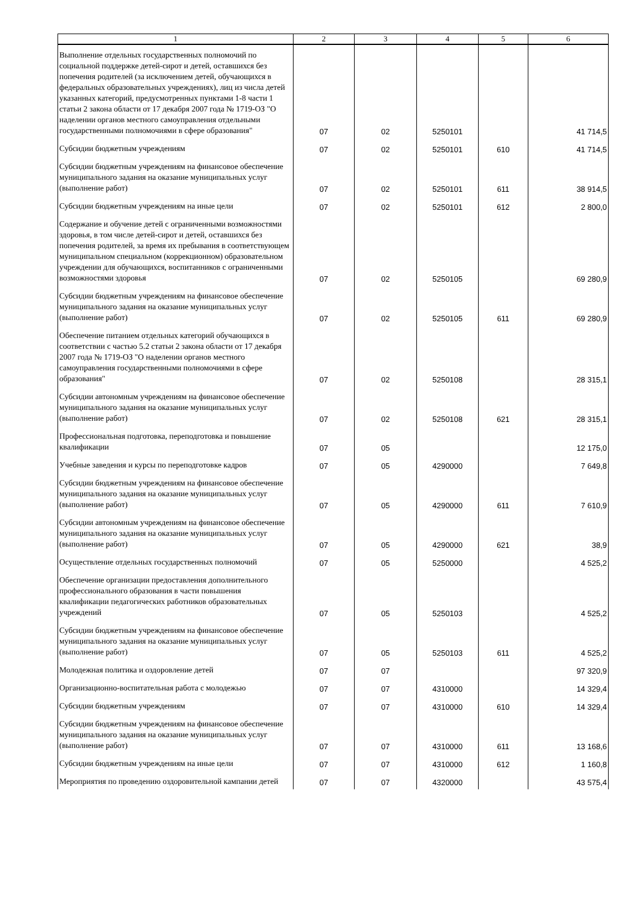| 1 | 2 | 3 | 4 | 5 | 6 |
| --- | --- | --- | --- | --- | --- |
| Выполнение отдельных государственных полномочий по социальной поддержке детей-сирот и детей, оставшихся без попечения родителей (за исключением детей, обучающихся в федеральных образовательных учреждениях), лиц из числа детей указанных категорий, предусмотренных пунктами 1-8 части 1 статьи 2 закона области от 17 декабря 2007 года № 1719-ОЗ "О наделении органов местного самоуправления отдельными государственными полномочиями в сфере образования" | 07 | 02 | 5250101 | | 41 714,5 |
| Субсидии бюджетным учреждениям | 07 | 02 | 5250101 | 610 | 41 714,5 |
| Субсидии бюджетным учреждениям на финансовое обеспечение муниципального задания на оказание муниципальных услуг (выполнение работ) | 07 | 02 | 5250101 | 611 | 38 914,5 |
| Субсидии бюджетным учреждениям на иные цели | 07 | 02 | 5250101 | 612 | 2 800,0 |
| Содержание и обучение детей с ограниченными возможностями здоровья, в том числе детей-сирот и детей, оставшихся без попечения родителей, за время их пребывания в соответствующем муниципальном специальном (коррекционном) образовательном учреждении для обучающихся, воспитанников с ограниченными возможностями здоровья | 07 | 02 | 5250105 | | 69 280,9 |
| Субсидии бюджетным учреждениям на финансовое обеспечение муниципального задания на оказание муниципальных услуг (выполнение работ) | 07 | 02 | 5250105 | 611 | 69 280,9 |
| Обеспечение питанием отдельных категорий обучающихся в соответствии с частью 5.2 статьи 2 закона области от 17 декабря 2007 года № 1719-ОЗ "О наделении органов местного самоуправления государственными полномочиями в сфере образования" | 07 | 02 | 5250108 | | 28 315,1 |
| Субсидии автономным учреждениям на финансовое обеспечение муниципального задания на оказание муниципальных услуг (выполнение работ) | 07 | 02 | 5250108 | 621 | 28 315,1 |
| Профессиональная подготовка, переподготовка и повышение квалификации | 07 | 05 | | | 12 175,0 |
| Учебные заведения и курсы по переподготовке кадров | 07 | 05 | 4290000 | | 7 649,8 |
| Субсидии бюджетным учреждениям на финансовое обеспечение муниципального задания на оказание муниципальных услуг (выполнение работ) | 07 | 05 | 4290000 | 611 | 7 610,9 |
| Субсидии автономным учреждениям на финансовое обеспечение муниципального задания на оказание муниципальных услуг (выполнение работ) | 07 | 05 | 4290000 | 621 | 38,9 |
| Осуществление отдельных государственных полномочий | 07 | 05 | 5250000 | | 4 525,2 |
| Обеспечение организации предоставления дополнительного профессионального образования в части повышения квалификации педагогических работников образовательных учреждений | 07 | 05 | 5250103 | | 4 525,2 |
| Субсидии бюджетным учреждениям на финансовое обеспечение муниципального задания на оказание муниципальных услуг (выполнение работ) | 07 | 05 | 5250103 | 611 | 4 525,2 |
| Молодежная политика и оздоровление детей | 07 | 07 | | | 97 320,9 |
| Организационно-воспитательная работа с молодежью | 07 | 07 | 4310000 | | 14 329,4 |
| Субсидии бюджетным учреждениям | 07 | 07 | 4310000 | 610 | 14 329,4 |
| Субсидии бюджетным учреждениям на финансовое обеспечение муниципального задания на оказание муниципальных услуг (выполнение работ) | 07 | 07 | 4310000 | 611 | 13 168,6 |
| Субсидии бюджетным учреждениям на иные цели | 07 | 07 | 4310000 | 612 | 1 160,8 |
| Мероприятия по проведению оздоровительной кампании детей | 07 | 07 | 4320000 | | 43 575,4 |